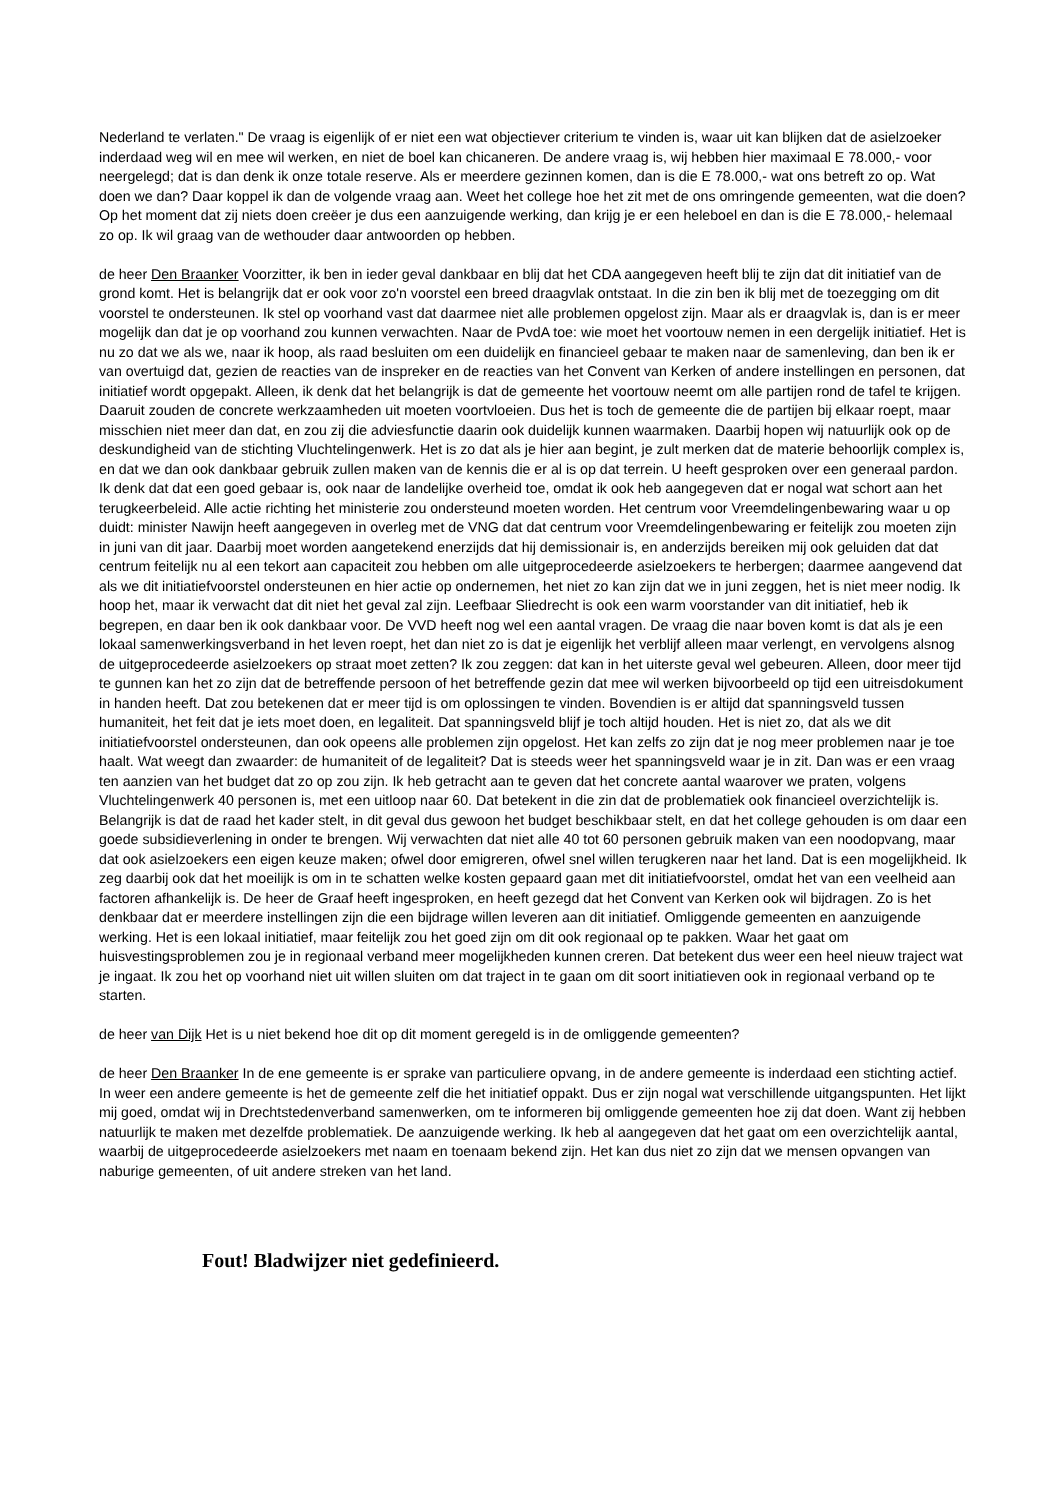Nederland te verlaten." De vraag is eigenlijk of er niet een wat objectiever criterium te vinden is, waar uit kan blijken dat de asielzoeker inderdaad weg wil en mee wil werken, en niet de boel kan chicaneren. De andere vraag is, wij hebben hier maximaal E 78.000,- voor neergelegd; dat is dan denk ik onze totale reserve. Als er meerdere gezinnen komen, dan is die E 78.000,- wat ons betreft zo op. Wat doen we dan? Daar koppel ik dan de volgende vraag aan. Weet het college hoe het zit met de ons omringende gemeenten, wat die doen? Op het moment dat zij niets doen creëer je dus een aanzuigende werking, dan krijg je er een heleboel en dan is die E 78.000,- helemaal zo op. Ik wil graag van de wethouder daar antwoorden op hebben.
de heer Den Braanker Voorzitter, ik ben in ieder geval dankbaar en blij dat het CDA aangegeven heeft blij te zijn dat dit initiatief van de grond komt. Het is belangrijk dat er ook voor zo'n voorstel een breed draagvlak ontstaat. In die zin ben ik blij met de toezegging om dit voorstel te ondersteunen. Ik stel op voorhand vast dat daarmee niet alle problemen opgelost zijn. Maar als er draagvlak is, dan is er meer mogelijk dan dat je op voorhand zou kunnen verwachten. Naar de PvdA toe: wie moet het voortouw nemen in een dergelijk initiatief. Het is nu zo dat we als we, naar ik hoop, als raad besluiten om een duidelijk en financieel gebaar te maken naar de samenleving, dan ben ik er van overtuigd dat, gezien de reacties van de inspreker en de reacties van het Convent van Kerken of andere instellingen en personen, dat initiatief wordt opgepakt. Alleen, ik denk dat het belangrijk is dat de gemeente het voortouw neemt om alle partijen rond de tafel te krijgen. Daaruit zouden de concrete werkzaamheden uit moeten voortvloeien. Dus het is toch de gemeente die de partijen bij elkaar roept, maar misschien niet meer dan dat, en zou zij die adviesfunctie daarin ook duidelijk kunnen waarmaken. Daarbij hopen wij natuurlijk ook op de deskundigheid van de stichting Vluchtelingenwerk. Het is zo dat als je hier aan begint, je zult merken dat de materie behoorlijk complex is, en dat we dan ook dankbaar gebruik zullen maken van de kennis die er al is op dat terrein. U heeft gesproken over een generaal pardon. Ik denk dat dat een goed gebaar is, ook naar de landelijke overheid toe, omdat ik ook heb aangegeven dat er nogal wat schort aan het terugkeerbeleid. Alle actie richting het ministerie zou ondersteund moeten worden. Het centrum voor Vreemdelingenbewaring waar u op duidt: minister Nawijn heeft aangegeven in overleg met de VNG dat dat centrum voor Vreemdelingenbewaring er feitelijk zou moeten zijn in juni van dit jaar. Daarbij moet worden aangetekend enerzijds dat hij demissionair is, en anderzijds bereiken mij ook geluiden dat dat centrum feitelijk nu al een tekort aan capaciteit zou hebben om alle uitgeprocedeerde asielzoekers te herbergen; daarmee aangevend dat als we dit initiatiefvoorstel ondersteunen en hier actie op ondernemen, het niet zo kan zijn dat we in juni zeggen, het is niet meer nodig. Ik hoop het, maar ik verwacht dat dit niet het geval zal zijn. Leefbaar Sliedrecht is ook een warm voorstander van dit initiatief, heb ik begrepen, en daar ben ik ook dankbaar voor. De VVD heeft nog wel een aantal vragen. De vraag die naar boven komt is dat als je een lokaal samenwerkingsverband in het leven roept, het dan niet zo is dat je eigenlijk het verblijf alleen maar verlengt, en vervolgens alsnog de uitgeprocedeerde asielzoekers op straat moet zetten? Ik zou zeggen: dat kan in het uiterste geval wel gebeuren. Alleen, door meer tijd te gunnen kan het zo zijn dat de betreffende persoon of het betreffende gezin dat mee wil werken bijvoorbeeld op tijd een uitreisdokument in handen heeft. Dat zou betekenen dat er meer tijd is om oplossingen te vinden. Bovendien is er altijd dat spanningsveld tussen humaniteit, het feit dat je iets moet doen, en legaliteit. Dat spanningsveld blijf je toch altijd houden. Het is niet zo, dat als we dit initiatiefvoorstel ondersteunen, dan ook opeens alle problemen zijn opgelost. Het kan zelfs zo zijn dat je nog meer problemen naar je toe haalt. Wat weegt dan zwaarder: de humaniteit of de legaliteit? Dat is steeds weer het spanningsveld waar je in zit. Dan was er een vraag ten aanzien van het budget dat zo op zou zijn. Ik heb getracht aan te geven dat het concrete aantal waarover we praten, volgens Vluchtelingenwerk 40 personen is, met een uitloop naar 60. Dat betekent in die zin dat de problematiek ook financieel overzichtelijk is. Belangrijk is dat de raad het kader stelt, in dit geval dus gewoon het budget beschikbaar stelt, en dat het college gehouden is om daar een goede subsidieverlening in onder te brengen. Wij verwachten dat niet alle 40 tot 60 personen gebruik maken van een noodopvang, maar dat ook asielzoekers een eigen keuze maken; ofwel door emigreren, ofwel snel willen terugkeren naar het land. Dat is een mogelijkheid. Ik zeg daarbij ook dat het moeilijk is om in te schatten welke kosten gepaard gaan met dit initiatiefvoorstel, omdat het van een veelheid aan factoren afhankelijk is. De heer de Graaf heeft ingesproken, en heeft gezegd dat het Convent van Kerken ook wil bijdragen. Zo is het denkbaar dat er meerdere instellingen zijn die een bijdrage willen leveren aan dit initiatief. Omliggende gemeenten en aanzuigende werking. Het is een lokaal initiatief, maar feitelijk zou het goed zijn om dit ook regionaal op te pakken. Waar het gaat om huisvestingsproblemen zou je in regionaal verband meer mogelijkheden kunnen creren. Dat betekent dus weer een heel nieuw traject wat je ingaat. Ik zou het op voorhand niet uit willen sluiten om dat traject in te gaan om dit soort initiatieven ook in regionaal verband op te starten.
de heer van Dijk Het is u niet bekend hoe dit op dit moment geregeld is in de omliggende gemeenten?
de heer Den Braanker In de ene gemeente is er sprake van particuliere opvang, in de andere gemeente is inderdaad een stichting actief. In weer een andere gemeente is het de gemeente zelf die het initiatief oppakt. Dus er zijn nogal wat verschillende uitgangspunten. Het lijkt mij goed, omdat wij in Drechtstedenverband samenwerken, om te informeren bij omliggende gemeenten hoe zij dat doen. Want zij hebben natuurlijk te maken met dezelfde problematiek. De aanzuigende werking. Ik heb al aangegeven dat het gaat om een overzichtelijk aantal, waarbij de uitgeprocedeerde asielzoekers met naam en toenaam bekend zijn. Het kan dus niet zo zijn dat we mensen opvangen van naburige gemeenten, of uit andere streken van het land.
Fout! Bladwijzer niet gedefinieerd.